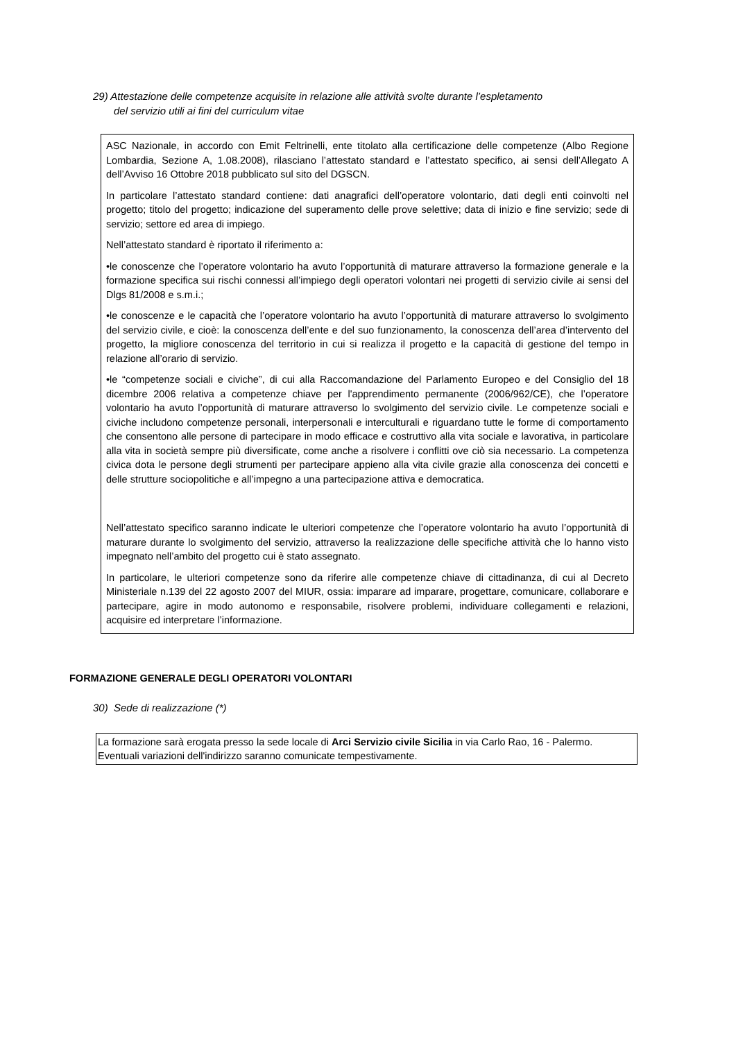29) Attestazione delle competenze acquisite in relazione alle attività svolte durante l’espletamento
del servizio utili ai fini del curriculum vitae
ASC Nazionale, in accordo con Emit Feltrinelli, ente titolato alla certificazione delle competenze (Albo Regione Lombardia, Sezione A, 1.08.2008), rilasciano l’attestato standard e l’attestato specifico, ai sensi dell’Allegato A dell’Avviso 16 Ottobre 2018 pubblicato sul sito del DGSCN.
In particolare l’attestato standard contiene: dati anagrafici dell’operatore volontario, dati degli enti coinvolti nel progetto; titolo del progetto; indicazione del superamento delle prove selettive; data di inizio e fine servizio; sede di servizio; settore ed area di impiego.
Nell’attestato standard è riportato il riferimento a:
•le conoscenze che l’operatore volontario ha avuto l’opportunità di maturare attraverso la formazione generale e la formazione specifica sui rischi connessi all’impiego degli operatori volontari nei progetti di servizio civile ai sensi del Dlgs 81/2008 e s.m.i.;
•le conoscenze e le capacità che l’operatore volontario ha avuto l’opportunità di maturare attraverso lo svolgimento del servizio civile, e cioè: la conoscenza dell’ente e del suo funzionamento, la conoscenza dell’area d’intervento del progetto, la migliore conoscenza del territorio in cui si realizza il progetto e la capacità di gestione del tempo in relazione all’orario di servizio.
•le “competenze sociali e civiche”, di cui alla Raccomandazione del Parlamento Europeo e del Consiglio del 18 dicembre 2006 relativa a competenze chiave per l'apprendimento permanente (2006/962/CE), che l’operatore volontario ha avuto l’opportunità di maturare attraverso lo svolgimento del servizio civile. Le competenze sociali e civiche includono competenze personali, interpersonali e interculturali e riguardano tutte le forme di comportamento che consentono alle persone di partecipare in modo efficace e costruttivo alla vita sociale e lavorativa, in particolare alla vita in società sempre più diversificate, come anche a risolvere i conflitti ove ciò sia necessario. La competenza civica dota le persone degli strumenti per partecipare appieno alla vita civile grazie alla conoscenza dei concetti e delle strutture sociopolitiche e all’impegno a una partecipazione attiva e democratica.
Nell’attestato specifico saranno indicate le ulteriori competenze che l’operatore volontario ha avuto l’opportunità di maturare durante lo svolgimento del servizio, attraverso la realizzazione delle specifiche attività che lo hanno visto impegnato nell’ambito del progetto cui è stato assegnato.
In particolare, le ulteriori competenze sono da riferire alle competenze chiave di cittadinanza, di cui al Decreto Ministeriale n.139 del 22 agosto 2007 del MIUR, ossia: imparare ad imparare, progettare, comunicare, collaborare e partecipare, agire in modo autonomo e responsabile, risolvere problemi, individuare collegamenti e relazioni, acquisire ed interpretare l’informazione.
FORMAZIONE GENERALE DEGLI OPERATORI VOLONTARI
30) Sede di realizzazione (*)
La formazione sarà erogata presso la sede locale di Arci Servizio civile Sicilia in via Carlo Rao, 16 - Palermo.
Eventuali variazioni dell'indirizzo saranno comunicate tempestivamente.